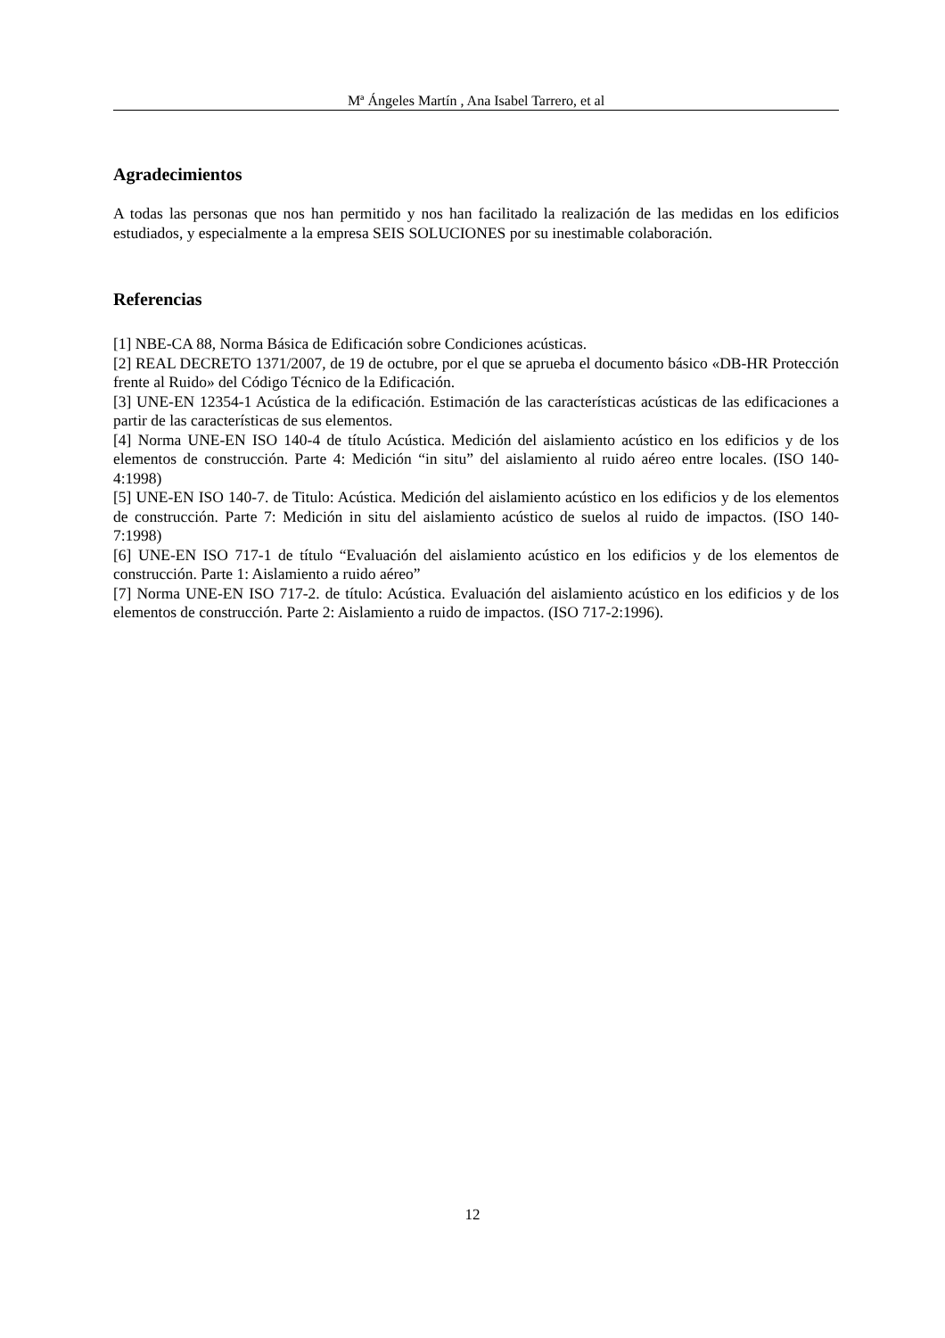Mª Ángeles Martín , Ana Isabel Tarrero, et al
Agradecimientos
A todas las personas que nos han permitido y nos han facilitado la realización de las medidas en los edificios estudiados, y especialmente a la empresa SEIS SOLUCIONES por su inestimable colaboración.
Referencias
[1] NBE-CA 88, Norma Básica de Edificación sobre Condiciones acústicas.
[2] REAL DECRETO 1371/2007, de 19 de octubre, por el que se aprueba el documento básico «DB-HR Protección frente al Ruido» del Código Técnico de la Edificación.
[3] UNE-EN 12354-1 Acústica de la edificación. Estimación de las características acústicas de las edificaciones a partir de las características de sus elementos.
[4] Norma UNE-EN ISO 140-4 de título Acústica. Medición del aislamiento acústico en los edificios y de los elementos de construcción. Parte 4: Medición “in situ” del aislamiento al ruido aéreo entre locales. (ISO 140-4:1998)
[5] UNE-EN ISO 140-7. de Titulo: Acústica. Medición del aislamiento acústico en los edificios y de los elementos de construcción. Parte 7: Medición in situ del aislamiento acústico de suelos al ruido de impactos. (ISO 140-7:1998)
[6] UNE-EN ISO 717-1 de título “Evaluación del aislamiento acústico en los edificios y de los elementos de construcción. Parte 1: Aislamiento a ruido aéreo”
[7] Norma UNE-EN ISO 717-2. de título: Acústica. Evaluación del aislamiento acústico en los edificios y de los elementos de construcción. Parte 2: Aislamiento a ruido de impactos. (ISO 717-2:1996).
12